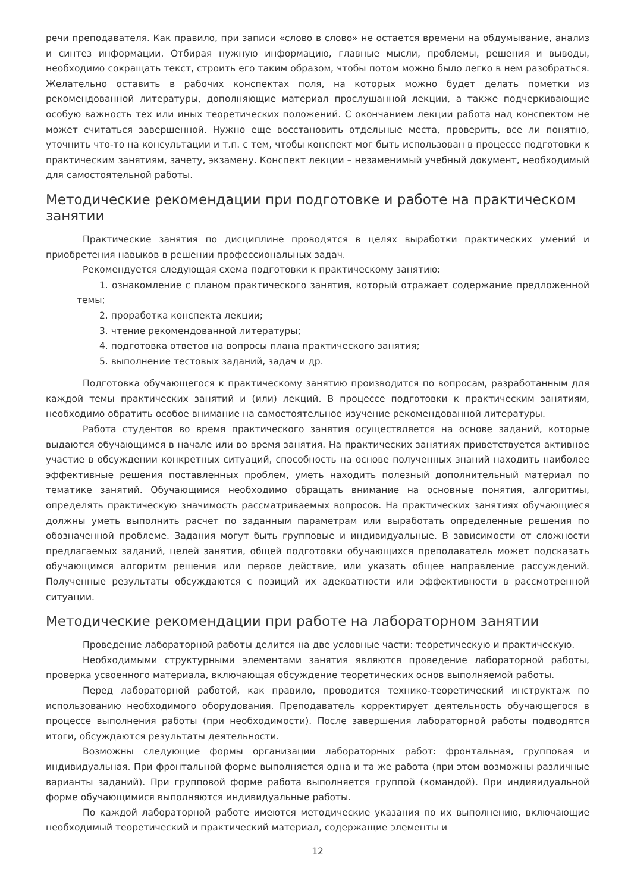речи преподавателя. Как правило, при записи «слово в слово» не остается времени на обдумывание, анализ и синтез информации. Отбирая нужную информацию, главные мысли, проблемы, решения и выводы, необходимо сокращать текст, строить его таким образом, чтобы потом можно было легко в нем разобраться. Желательно оставить в рабочих конспектах поля, на которых можно будет делать пометки из рекомендованной литературы, дополняющие материал прослушанной лекции, а также подчеркивающие особую важность тех или иных теоретических положений. С окончанием лекции работа над конспектом не может считаться завершенной. Нужно еще восстановить отдельные места, проверить, все ли понятно, уточнить что-то на консультации и т.п. с тем, чтобы конспект мог быть использован в процессе подготовки к практическим занятиям, зачету, экзамену. Конспект лекции – незаменимый учебный документ, необходимый для самостоятельной работы.
Методические рекомендации при подготовке и работе на практическом занятии
Практические занятия по дисциплине проводятся в целях выработки практических умений и приобретения навыков в решении профессиональных задач.
Рекомендуется следующая схема подготовки к практическому занятию:
1. ознакомление с планом практического занятия, который отражает содержание предложенной темы;
2. проработка конспекта лекции;
3. чтение рекомендованной литературы;
4. подготовка ответов на вопросы плана практического занятия;
5. выполнение тестовых заданий, задач и др.
Подготовка обучающегося к практическому занятию производится по вопросам, разработанным для каждой темы практических занятий и (или) лекций. В процессе подготовки к практическим занятиям, необходимо обратить особое внимание на самостоятельное изучение рекомендованной литературы.
Работа студентов во время практического занятия осуществляется на основе заданий, которые выдаются обучающимся в начале или во время занятия. На практических занятиях приветствуется активное участие в обсуждении конкретных ситуаций, способность на основе полученных знаний находить наиболее эффективные решения поставленных проблем, уметь находить полезный дополнительный материал по тематике занятий. Обучающимся необходимо обращать внимание на основные понятия, алгоритмы, определять практическую значимость рассматриваемых вопросов. На практических занятиях обучающиеся должны уметь выполнить расчет по заданным параметрам или выработать определенные решения по обозначенной проблеме. Задания могут быть групповые и индивидуальные. В зависимости от сложности предлагаемых заданий, целей занятия, общей подготовки обучающихся преподаватель может подсказать обучающимся алгоритм решения или первое действие, или указать общее направление рассуждений. Полученные результаты обсуждаются с позиций их адекватности или эффективности в рассмотренной ситуации.
Методические рекомендации при работе на лабораторном занятии
Проведение лабораторной работы делится на две условные части: теоретическую и практическую.
Необходимыми структурными элементами занятия являются проведение лабораторной работы, проверка усвоенного материала, включающая обсуждение теоретических основ выполняемой работы.
Перед лабораторной работой, как правило, проводится технико-теоретический инструктаж по использованию необходимого оборудования. Преподаватель корректирует деятельность обучающегося в процессе выполнения работы (при необходимости). После завершения лабораторной работы подводятся итоги, обсуждаются результаты деятельности.
Возможны следующие формы организации лабораторных работ: фронтальная, групповая и индивидуальная. При фронтальной форме выполняется одна и та же работа (при этом возможны различные варианты заданий). При групповой форме работа выполняется группой (командой). При индивидуальной форме обучающимися выполняются индивидуальные работы.
По каждой лабораторной работе имеются методические указания по их выполнению, включающие необходимый теоретический и практический материал, содержащие элементы и
12